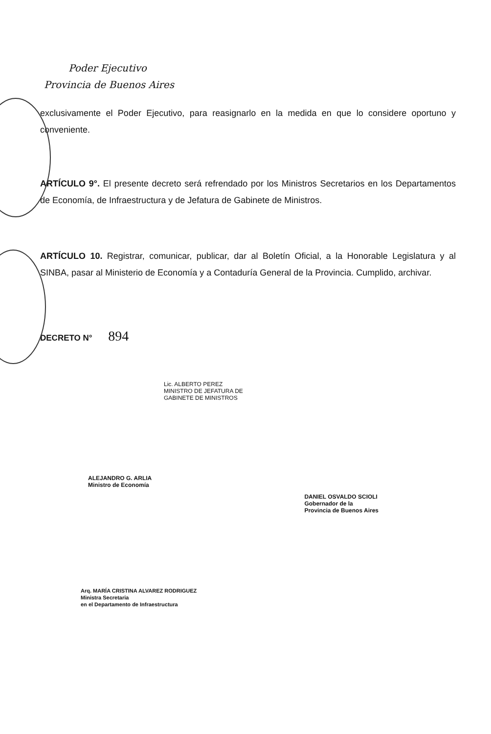Poder Ejecutivo
Provincia de Buenos Aires
exclusivamente el Poder Ejecutivo, para reasignarlo en la medida en que lo considere oportuno y conveniente.
ARTÍCULO 9°. El presente decreto será refrendado por los Ministros Secretarios en los Departamentos de Economía, de Infraestructura y de Jefatura de Gabinete de Ministros.
ARTÍCULO 10. Registrar, comunicar, publicar, dar al Boletín Oficial, a la Honorable Legislatura y al SINBA, pasar al Ministerio de Economía y a Contaduría General de la Provincia. Cumplido, archivar.
DECRETO N° 894
Lic. ALBERTO PEREZ
MINISTRO DE JEFATURA DE
GABINETE DE MINISTROS
ALEJANDRO G. ARLIA
Ministro de Economía
DANIEL OSVALDO SCIOLI
Gobernador de la
Provincia de Buenos Aires
Arq. MARÍA CRISTINA ALVAREZ RODRIGUEZ
Ministra Secretaria
en el Departamento de Infraestructura